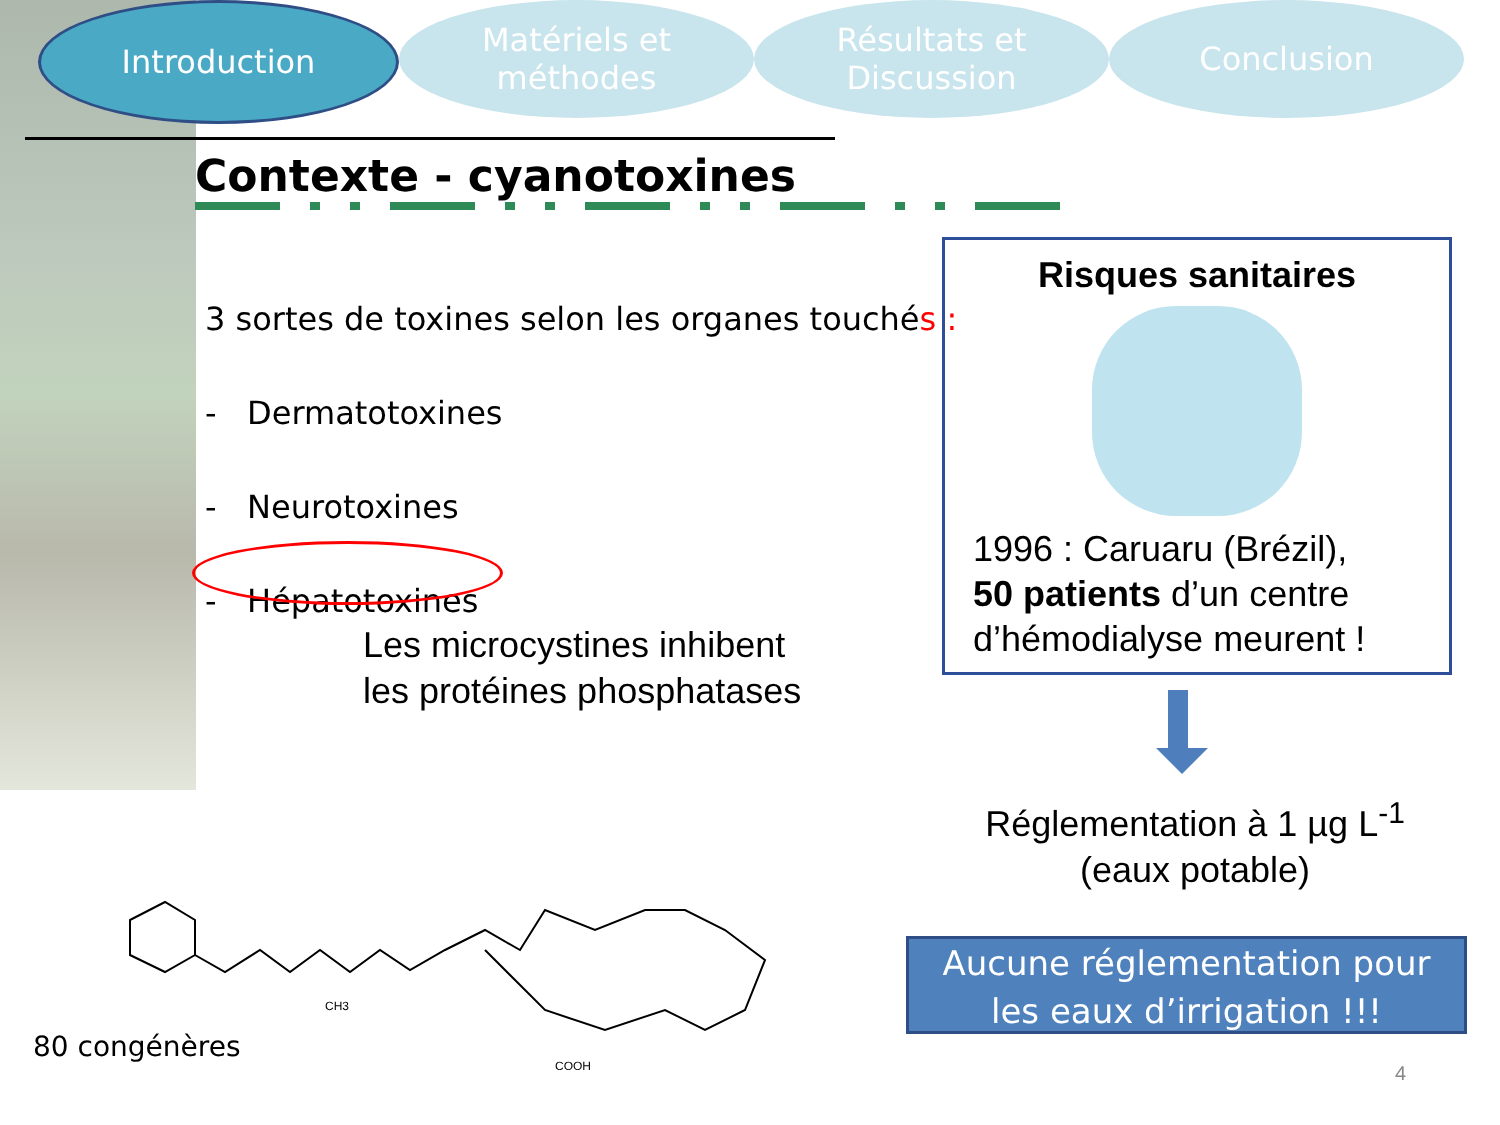Introduction Matériels et
méthodes
Résultats et
Discussion
Conclusion
Contexte - cyanotoxines
3 sortes de toxines selon les organes touchés :
- Dermatotoxines
- Neurotoxines
- Hépatotoxines
Les microcystines inhibent
les protéines phosphatases
Risques sanitaires
1996 : Caruaru (Brézil),
50 patients d’un centre
d’hémodialyse meurent !
Réglementation à 1 µg L<sup>-1</sup>
(eaux potable)
Aucune réglementation pour
les eaux d’irrigation !!!
CH3
COOH
80 congénères
4